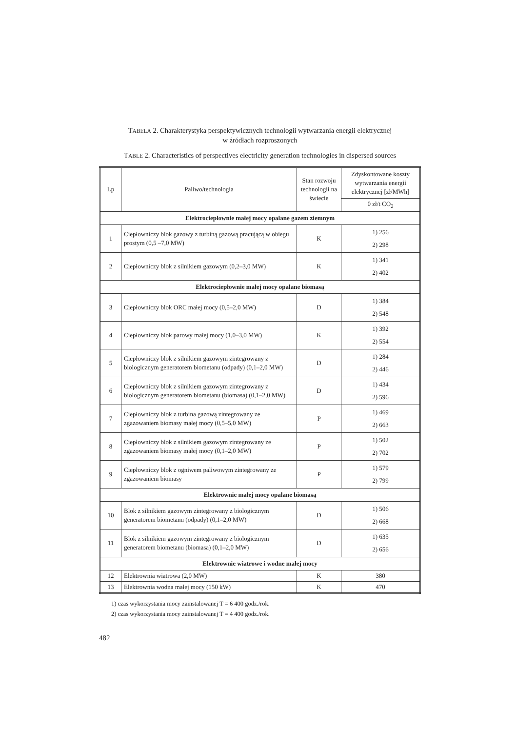TABELA 2. Charakterystyka perspektywicznych technologii wytwarzania energii elektrycznej
w źródłach rozproszonych
TABLE 2. Characteristics of perspectives electricity generation technologies in dispersed sources
| Lp | Paliwo/technologia | Stan rozwoju technologii na świecie | Zdyskontowane koszty wytwarzania energii elektrycznej [zł/MWh] |
| --- | --- | --- | --- |
| | | | 0 zł/t CO<sub>2</sub> |
| Elektrociepłownie małej mocy opalane gazem ziemnym | | | |
| 1 | Ciepłowniczy blok gazowy z turbiną gazową pracującą w obiegu prostym (0,5 –7,0 MW) | K | 1) 256 2) 298 |
| 2 | Ciepłowniczy blok z silnikiem gazowym (0,2–3,0 MW) | K | 1) 341 2) 402 |
| Elektrociepłownie małej mocy opalane biomasą | | | |
| 3 | Ciepłowniczy blok ORC małej mocy (0,5–2,0 MW) | D | 1) 384 2) 548 |
| 4 | Ciepłowniczy blok parowy małej mocy (1,0–3,0 MW) | K | 1) 392 2) 554 |
| 5 | Ciepłowniczy blok z silnikiem gazowym zintegrowany z biologicznym generatorem biometanu (odpady) (0,1–2,0 MW) | D | 1) 284 2) 446 |
| 6 | Ciepłowniczy blok z silnikiem gazowym zintegrowany z biologicznym generatorem biometanu (biomasa) (0,1–2,0 MW) | D | 1) 434 2) 596 |
| 7 | Ciepłowniczy blok z turbina gazową zintegrowany ze zgazowaniem biomasy małej mocy (0,5–5,0 MW) | P | 1) 469 2) 663 |
| 8 | Ciepłowniczy blok z silnikiem gazowym zintegrowany ze zgazowaniem biomasy małej mocy (0,1–2,0 MW) | P | 1) 502 2) 702 |
| 9 | Ciepłowniczy blok z ogniwem paliwowym zintegrowany ze zgazowaniem biomasy | P | 1) 579 2) 799 |
| Elektrownie małej mocy opalane biomasą | | | |
| 10 | Blok z silnikiem gazowym zintegrowany z biologicznym generatorem biometanu (odpady) (0,1–2,0 MW) | D | 1) 506 2) 668 |
| 11 | Blok z silnikiem gazowym zintegrowany z biologicznym generatorem biometanu (biomasa) (0,1–2,0 MW) | D | 1) 635 2) 656 |
| Elektrownie wiatrowe i wodne małej mocy | | | |
| 12 | Elektrownia wiatrowa (2,0 MW) | K | 380 |
| 13 | Elektrownia wodna małej mocy (150 kW) | K | 470 |
1) czas wykorzystania mocy zainstalowanej T = 6 400 godz./rok.
2) czas wykorzystania mocy zainstalowanej T = 4 400 godz./rok.
482